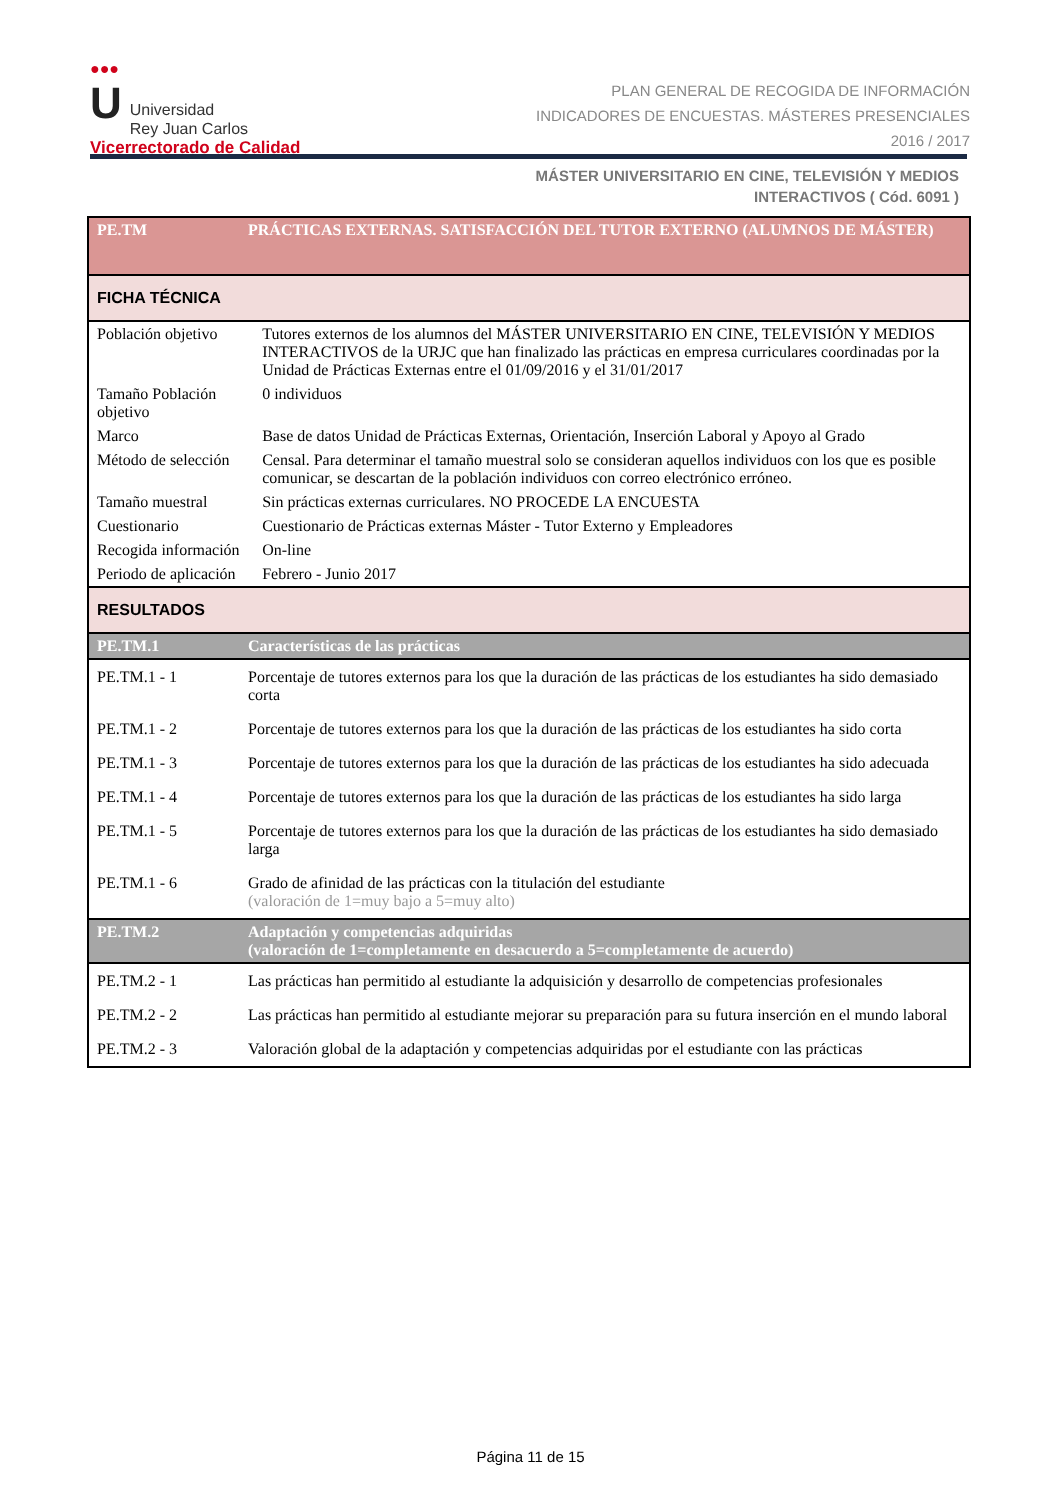●●●
U Universidad
Rey Juan Carlos
Vicerrectorado de Calidad
PLAN GENERAL DE RECOGIDA DE INFORMACIÓN
INDICADORES DE ENCUESTAS. MÁSTERES PRESENCIALES
2016 / 2017
MÁSTER UNIVERSITARIO EN CINE, TELEVISIÓN Y MEDIOS
INTERACTIVOS ( Cód. 6091 )
| PE.TM | PRÁCTICAS EXTERNAS. SATISFACCIÓN DEL TUTOR EXTERNO (ALUMNOS DE MÁSTER) | |
| --- | --- | --- |
| FICHA TÉCNICA | | |
| Población objetivo | | Tutores externos de los alumnos del MÁSTER UNIVERSITARIO EN CINE, TELEVISIÓN Y MEDIOS INTERACTIVOS de la URJC que han finalizado las prácticas en empresa curriculares coordinadas por la Unidad de Prácticas Externas entre el 01/09/2016 y el 31/01/2017 |
| Tamaño Población objetivo | | 0 individuos |
| Marco | | Base de datos Unidad de Prácticas Externas, Orientación, Inserción Laboral y Apoyo al Grado |
| Método de selección | | Censal. Para determinar el tamaño muestral solo se consideran aquellos individuos con los que es posible comunicar, se descartan de la población individuos con correo electrónico erróneo. |
| Tamaño muestral | | Sin prácticas externas curriculares. NO PROCEDE LA ENCUESTA |
| Cuestionario | | Cuestionario de Prácticas externas Máster - Tutor Externo y Empleadores |
| Recogida información | | On-line |
| Periodo de aplicación | | Febrero - Junio 2017 |
| RESULTADOS | | |
| PE.TM.1 | Características de las prácticas | |
| PE.TM.1 - 1 | Porcentaje de tutores externos para los que la duración de las prácticas de los estudiantes ha sido demasiado corta | |
| PE.TM.1 - 2 | Porcentaje de tutores externos para los que la duración de las prácticas de los estudiantes ha sido corta | |
| PE.TM.1 - 3 | Porcentaje de tutores externos para los que la duración de las prácticas de los estudiantes ha sido adecuada | |
| PE.TM.1 - 4 | Porcentaje de tutores externos para los que la duración de las prácticas de los estudiantes ha sido larga | |
| PE.TM.1 - 5 | Porcentaje de tutores externos para los que la duración de las prácticas de los estudiantes ha sido demasiado larga | |
| PE.TM.1 - 6 | Grado de afinidad de las prácticas con la titulación del estudiante (valoración de 1=muy bajo a 5=muy alto) | |
| PE.TM.2 | Adaptación y competencias adquiridas (valoración de 1=completamente en desacuerdo a 5=completamente de acuerdo) | |
| PE.TM.2 - 1 | Las prácticas han permitido al estudiante la adquisición y desarrollo de competencias profesionales | |
| PE.TM.2 - 2 | Las prácticas han permitido al estudiante mejorar su preparación para su futura inserción en el mundo laboral | |
| PE.TM.2 - 3 | Valoración global de la adaptación y competencias adquiridas por el estudiante con las prácticas | |
Página 11 de 15